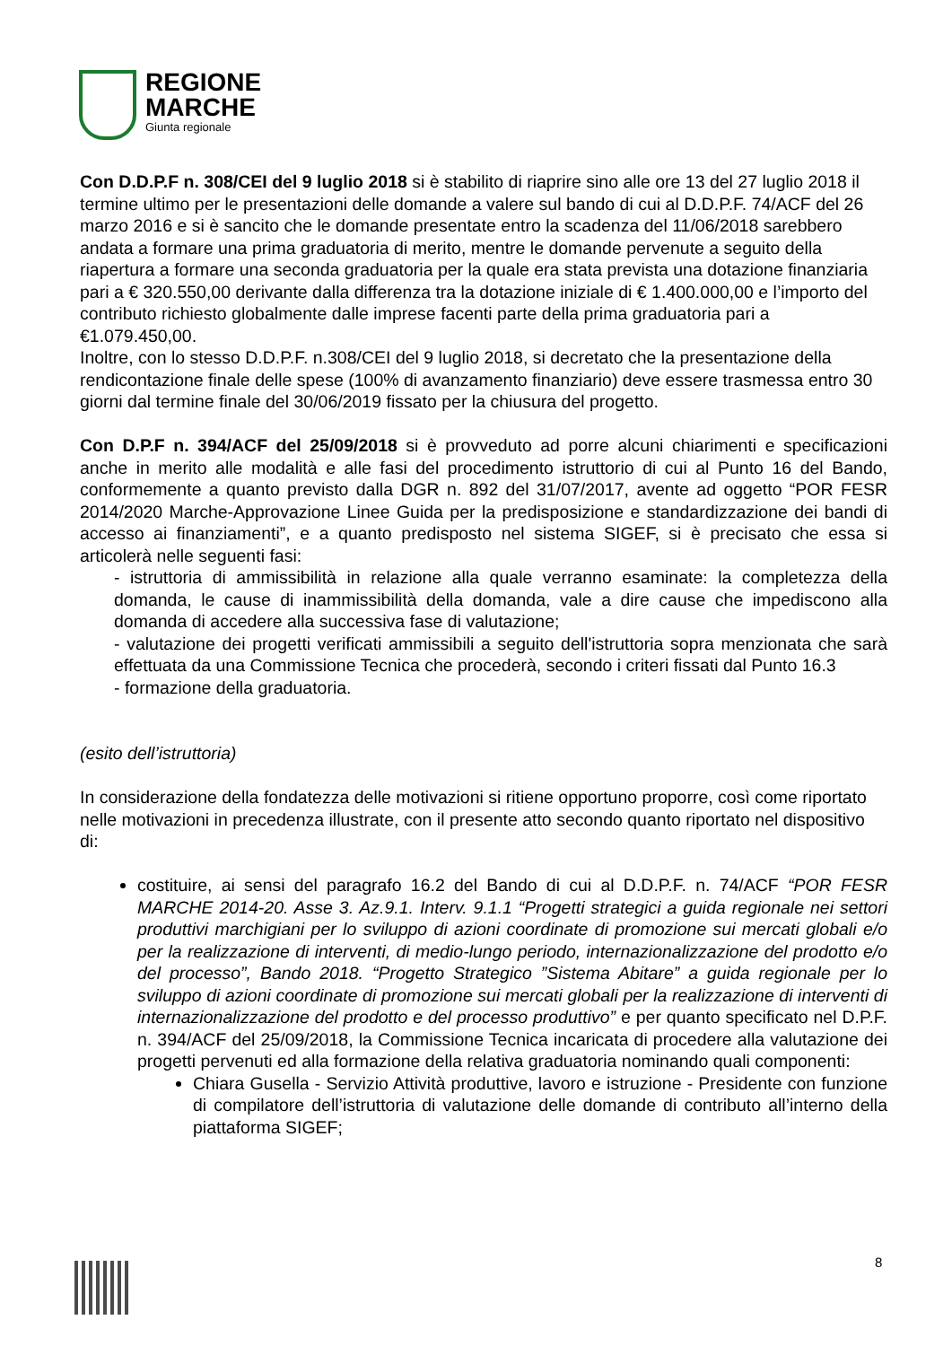REGIONE
MARCHE
Giunta regionale
Con D.D.P.F n. 308/CEI del 9 luglio 2018 si è stabilito di riaprire sino alle ore 13 del 27 luglio 2018 il termine ultimo per le presentazioni delle domande a valere sul bando di cui al D.D.P.F. 74/ACF del 26 marzo 2016 e si è sancito che le domande presentate entro la scadenza del 11/06/2018 sarebbero andata a formare una prima graduatoria di merito, mentre le domande pervenute a seguito della riapertura a formare una seconda graduatoria per la quale era stata prevista una dotazione finanziaria pari a € 320.550,00 derivante dalla differenza tra la dotazione iniziale di € 1.400.000,00 e l’importo del contributo richiesto globalmente dalle imprese facenti parte della prima graduatoria pari a €1.079.450,00.
Inoltre, con lo stesso D.D.P.F. n.308/CEI del 9 luglio 2018, si decretato che la presentazione della rendicontazione finale delle spese (100% di avanzamento finanziario) deve essere trasmessa entro 30 giorni dal termine finale del 30/06/2019 fissato per la chiusura del progetto.
Con D.P.F n. 394/ACF del 25/09/2018 si è provveduto ad porre alcuni chiarimenti e specificazioni anche in merito alle modalità e alle fasi del procedimento istruttorio di cui al Punto 16 del Bando, conformemente a quanto previsto dalla DGR n. 892 del 31/07/2017, avente ad oggetto “POR FESR 2014/2020 Marche-Approvazione Linee Guida per la predisposizione e standardizzazione dei bandi di accesso ai finanziamenti”, e a quanto predisposto nel sistema SIGEF, si è precisato che essa si articolerà nelle seguenti fasi:
- istruttoria di ammissibilità in relazione alla quale verranno esaminate: la completezza della domanda, le cause di inammissibilità della domanda, vale a dire cause che impediscono alla domanda di accedere alla successiva fase di valutazione;
- valutazione dei progetti verificati ammissibili a seguito dell'istruttoria sopra menzionata che sarà effettuata da una Commissione Tecnica che procederà, secondo i criteri fissati dal Punto 16.3
- formazione della graduatoria.
(esito dell’istruttoria)
In considerazione della fondatezza delle motivazioni si ritiene opportuno proporre, così come riportato nelle motivazioni in precedenza illustrate, con il presente atto secondo quanto riportato nel dispositivo di:
costituire, ai sensi del paragrafo 16.2 del Bando di cui al D.D.P.F. n. 74/ACF “POR FESR MARCHE 2014-20. Asse 3. Az.9.1. Interv. 9.1.1 “Progetti strategici a guida regionale nei settori produttivi marchigiani per lo sviluppo di azioni coordinate di promozione sui mercati globali e/o per la realizzazione di interventi, di medio-lungo periodo, internazionalizzazione del prodotto e/o del processo”, Bando 2018. “Progetto Strategico ”Sistema Abitare” a guida regionale per lo sviluppo di azioni coordinate di promozione sui mercati globali per la realizzazione di interventi di internazionalizzazione del prodotto e del processo produttivo” e per quanto specificato nel D.P.F. n. 394/ACF del 25/09/2018, la Commissione Tecnica incaricata di procedere alla valutazione dei progetti pervenuti ed alla formazione della relativa graduatoria nominando quali componenti:
Chiara Gusella - Servizio Attività produttive, lavoro e istruzione - Presidente con funzione di compilatore dell’istruttoria di valutazione delle domande di contributo all’interno della piattaforma SIGEF;
8